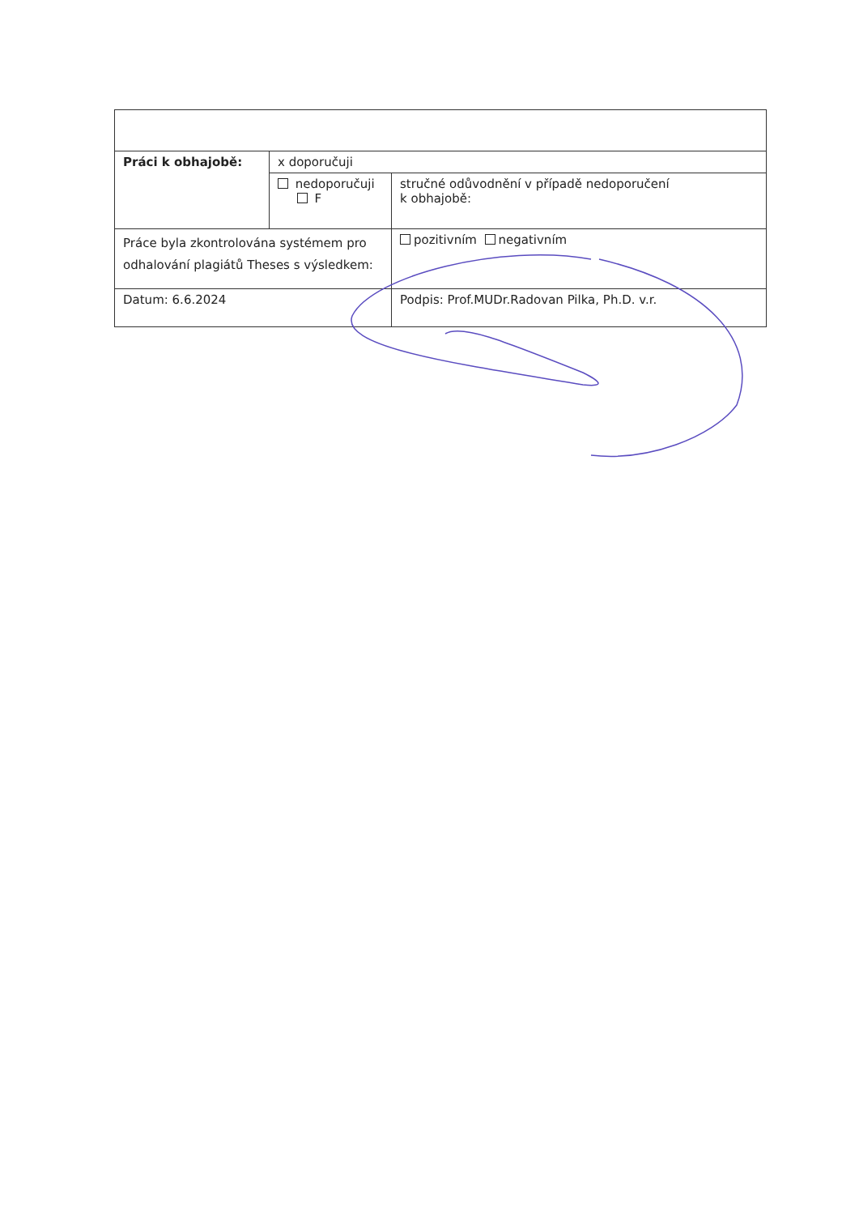| Práci k obhajobě: | x doporučuji | |
| | nedoporučuji F | stručné odůvodnění v případě nedoporučení k obhajobě: |
| Práce byla zkontrolována systémem pro odhalování plagiátů Theses s výsledkem: | | pozitivním negativním |
| Datum: 6.6.2024 | | Podpis: Prof.MUDr.Radovan Pilka, Ph.D. v.r. |